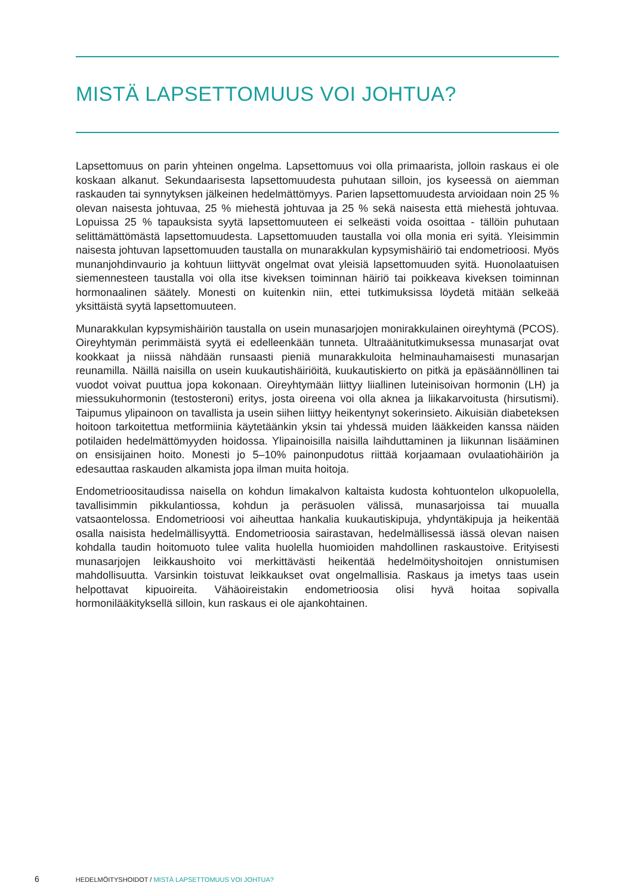MISTÄ LAPSETTOMUUS VOI JOHTUA?
Lapsettomuus on parin yhteinen ongelma. Lapsettomuus voi olla primaarista, jolloin raskaus ei ole koskaan alkanut. Sekundaarisesta lapsettomuudesta puhutaan silloin, jos kyseessä on aiemman raskauden tai synnytyksen jälkeinen hedelmättömyys. Parien lapsettomuudesta arvioidaan noin 25 % olevan naisesta johtuvaa, 25 % miehestä johtuvaa ja 25 % sekä naisesta että miehestä johtuvaa. Lopuissa 25 % tapauksista syytä lapsettomuuteen ei selkeästi voida osoittaa - tällöin puhutaan selittämättömästä lapsettomuudesta. Lapsettomuuden taustalla voi olla monia eri syitä. Yleisimmin naisesta johtuvan lapsettomuuden taustalla on munarakkulan kypsymishäiriö tai endometrioosi. Myös munanjohdinvaurio ja kohtuun liittyvät ongelmat ovat yleisiä lapsettomuuden syitä. Huonolaatuisen siemennesteen taustalla voi olla itse kiveksen toiminnan häiriö tai poikkeava kiveksen toiminnan hormonaalinen säätely. Monesti on kuitenkin niin, ettei tutkimuksissa löydetä mitään selkeää yksittäistä syytä lapsettomuuteen.
Munarakkulan kypsymishäiriön taustalla on usein munasarjojen monirakkulainen oireyhtymä (PCOS). Oireyhtymän perimmäistä syytä ei edelleenkään tunneta. Ultraäänitutkimuksessa munasarjat ovat kookkaat ja niissä nähdään runsaasti pieniä munarakkuloita helminauhamaisesti munasarjan reunamilla. Näillä naisilla on usein kuukautishäiriöitä, kuukautiskierto on pitkä ja epäsäännöllinen tai vuodot voivat puuttua jopa kokonaan. Oireyhtymään liittyy liiallinen luteinisoivan hormonin (LH) ja miessukuhormonin (testosteroni) eritys, josta oireena voi olla aknea ja liikakarvoitusta (hirsutismi). Taipumus ylipainoon on tavallista ja usein siihen liittyy heikentynyt sokerinsieto. Aikuisiän diabeteksen hoitoon tarkoitettua metformiinia käytetäänkin yksin tai yhdessä muiden lääkkeiden kanssa näiden potilaiden hedelmättömyyden hoidossa. Ylipainoisilla naisilla laihduttaminen ja liikunnan lisääminen on ensisijainen hoito. Monesti jo 5–10% painonpudotus riittää korjaamaan ovulaatiohäiriön ja edesauttaa raskauden alkamista jopa ilman muita hoitoja.
Endometrioositaudissa naisella on kohdun limakalvon kaltaista kudosta kohtuontelon ulkopuolella, tavallisimmin pikkulantiossa, kohdun ja peräsuolen välissä, munasarjoissa tai muualla vatsaontelossa. Endometrioosi voi aiheuttaa hankalia kuukautiskipuja, yhdyntäkipuja ja heikentää osalla naisista hedelmällisyyttä. Endometrioosia sairastavan, hedelmällisessä iässä olevan naisen kohdalla taudin hoitomuoto tulee valita huolella huomioiden mahdollinen raskaustoive. Erityisesti munasarjojen leikkaushoito voi merkittävästi heikentää hedelmöityshoitojen onnistumisen mahdollisuutta. Varsinkin toistuvat leikkaukset ovat ongelmallisia. Raskaus ja imetys taas usein helpottavat kipuoireita. Vähäoireistakin endometrioosia olisi hyvä hoitaa sopivalla hormonilääkityksellä silloin, kun raskaus ei ole ajankohtainen.
6 HEDELMÖITYSHOIDOT / MISTÄ LAPSETTOMUUS VOI JOHTUA?